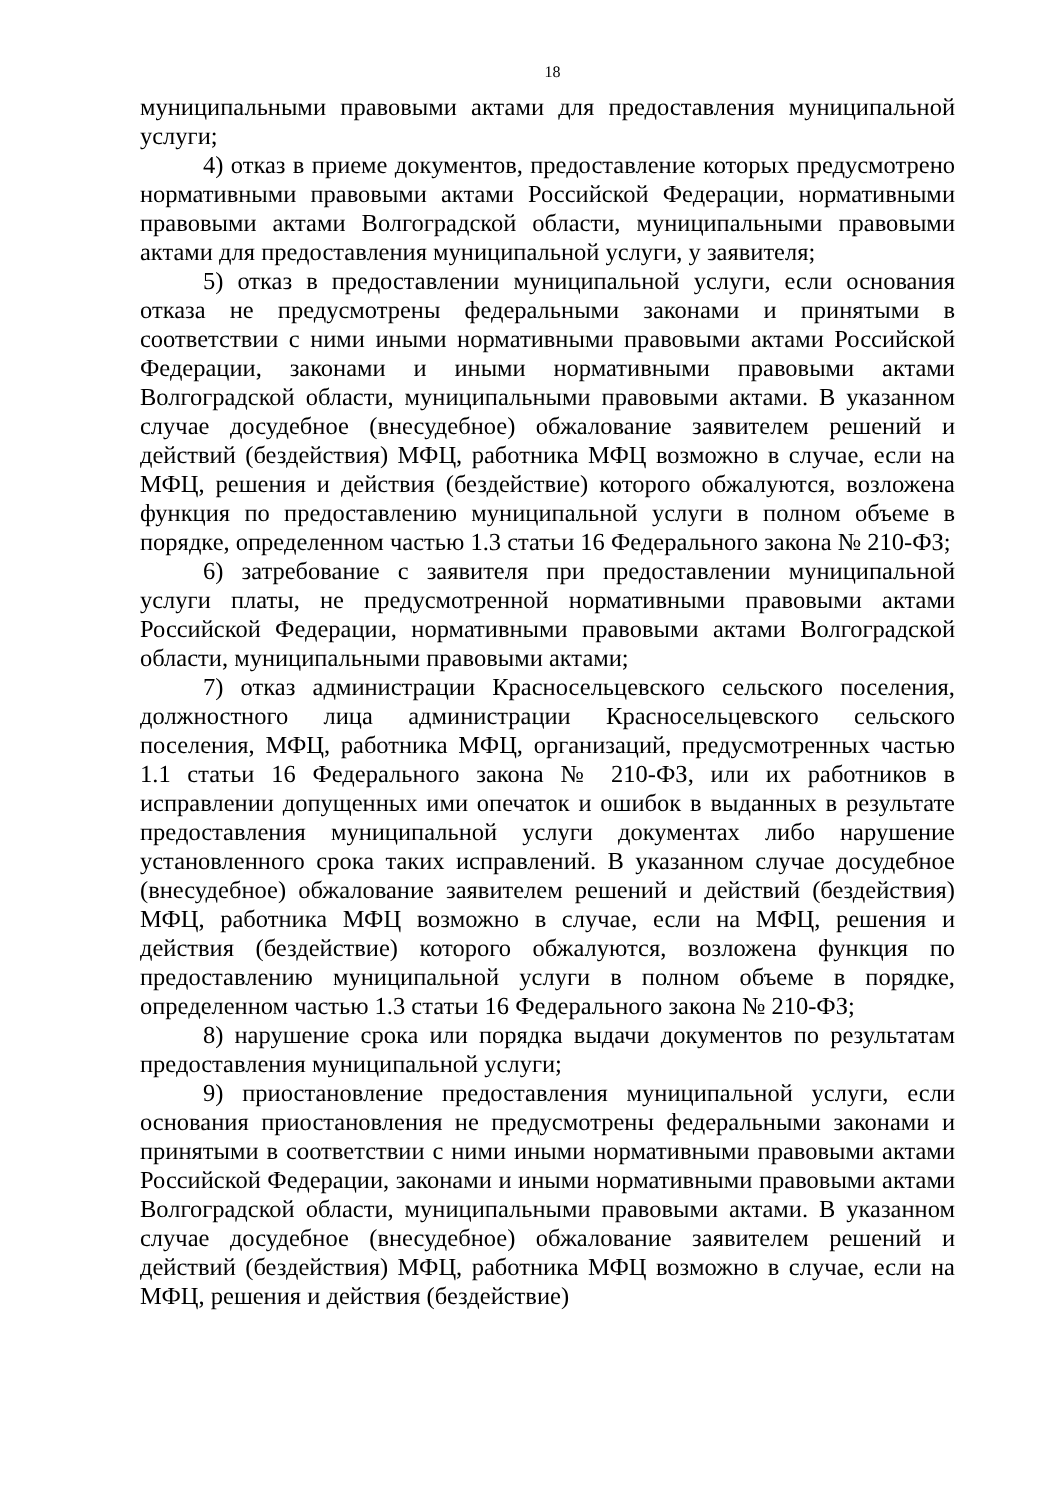18
муниципальными правовыми актами для предоставления муниципальной услуги;
4) отказ в приеме документов, предоставление которых предусмотрено нормативными правовыми актами Российской Федерации, нормативными правовыми актами Волгоградской области, муниципальными правовыми актами для предоставления муниципальной услуги, у заявителя;
5) отказ в предоставлении муниципальной услуги, если основания отказа не предусмотрены федеральными законами и принятыми в соответствии с ними иными нормативными правовыми актами Российской Федерации, законами и иными нормативными правовыми актами Волгоградской области, муниципальными правовыми актами. В указанном случае досудебное (внесудебное) обжалование заявителем решений и действий (бездействия) МФЦ, работника МФЦ возможно в случае, если на МФЦ, решения и действия (бездействие) которого обжалуются, возложена функция по предоставлению муниципальной услуги в полном объеме в порядке, определенном частью 1.3 статьи 16 Федерального закона № 210-ФЗ;
6) затребование с заявителя при предоставлении муниципальной услуги платы, не предусмотренной нормативными правовыми актами Российской Федерации, нормативными правовыми актами Волгоградской области, муниципальными правовыми актами;
7) отказ администрации Красносельцевского сельского поселения, должностного лица администрации Красносельцевского сельского поселения, МФЦ, работника МФЦ, организаций, предусмотренных частью 1.1 статьи 16 Федерального закона № 210-ФЗ, или их работников в исправлении допущенных ими опечаток и ошибок в выданных в результате предоставления муниципальной услуги документах либо нарушение установленного срока таких исправлений. В указанном случае досудебное (внесудебное) обжалование заявителем решений и действий (бездействия) МФЦ, работника МФЦ возможно в случае, если на МФЦ, решения и действия (бездействие) которого обжалуются, возложена функция по предоставлению муниципальной услуги в полном объеме в порядке, определенном частью 1.3 статьи 16 Федерального закона № 210-ФЗ;
8) нарушение срока или порядка выдачи документов по результатам предоставления муниципальной услуги;
9) приостановление предоставления муниципальной услуги, если основания приостановления не предусмотрены федеральными законами и принятыми в соответствии с ними иными нормативными правовыми актами Российской Федерации, законами и иными нормативными правовыми актами Волгоградской области, муниципальными правовыми актами. В указанном случае досудебное (внесудебное) обжалование заявителем решений и действий (бездействия) МФЦ, работника МФЦ возможно в случае, если на МФЦ, решения и действия (бездействие)